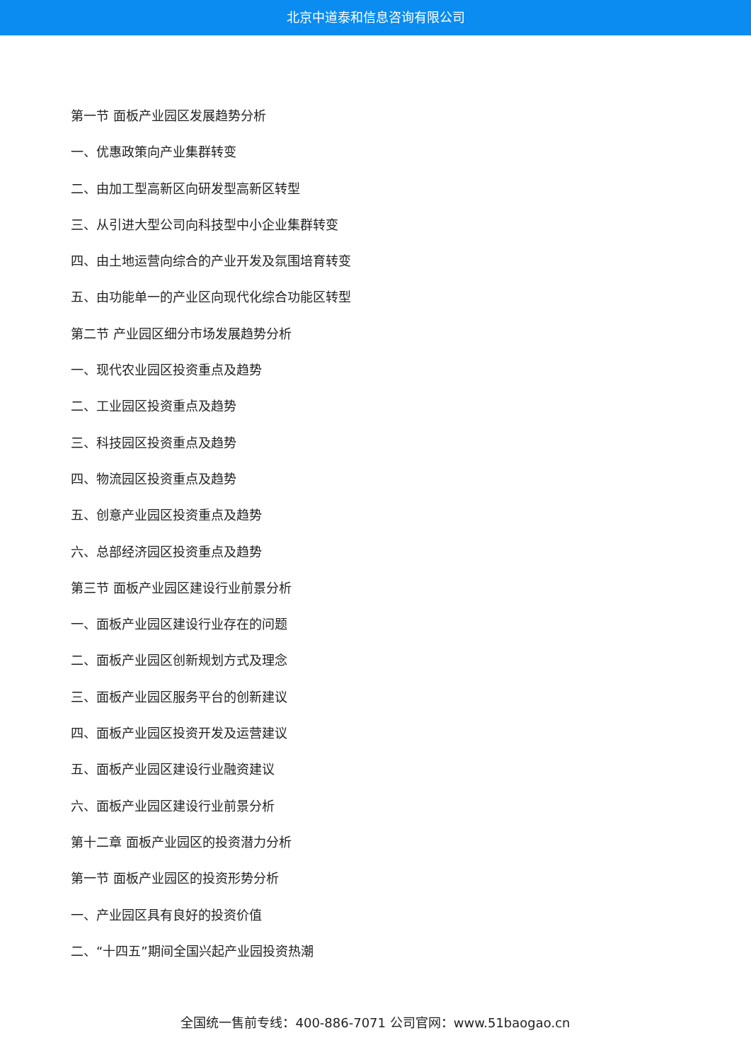北京中道泰和信息咨询有限公司
第一节 面板产业园区发展趋势分析
一、优惠政策向产业集群转变
二、由加工型高新区向研发型高新区转型
三、从引进大型公司向科技型中小企业集群转变
四、由土地运营向综合的产业开发及氛围培育转变
五、由功能单一的产业区向现代化综合功能区转型
第二节 产业园区细分市场发展趋势分析
一、现代农业园区投资重点及趋势
二、工业园区投资重点及趋势
三、科技园区投资重点及趋势
四、物流园区投资重点及趋势
五、创意产业园区投资重点及趋势
六、总部经济园区投资重点及趋势
第三节 面板产业园区建设行业前景分析
一、面板产业园区建设行业存在的问题
二、面板产业园区创新规划方式及理念
三、面板产业园区服务平台的创新建议
四、面板产业园区投资开发及运营建议
五、面板产业园区建设行业融资建议
六、面板产业园区建设行业前景分析
第十二章 面板产业园区的投资潜力分析
第一节 面板产业园区的投资形势分析
一、产业园区具有良好的投资价值
二、“十四五”期间全国兴起产业园投资热潮
全国统一售前专线：400-886-7071 公司官网：www.51baogao.cn